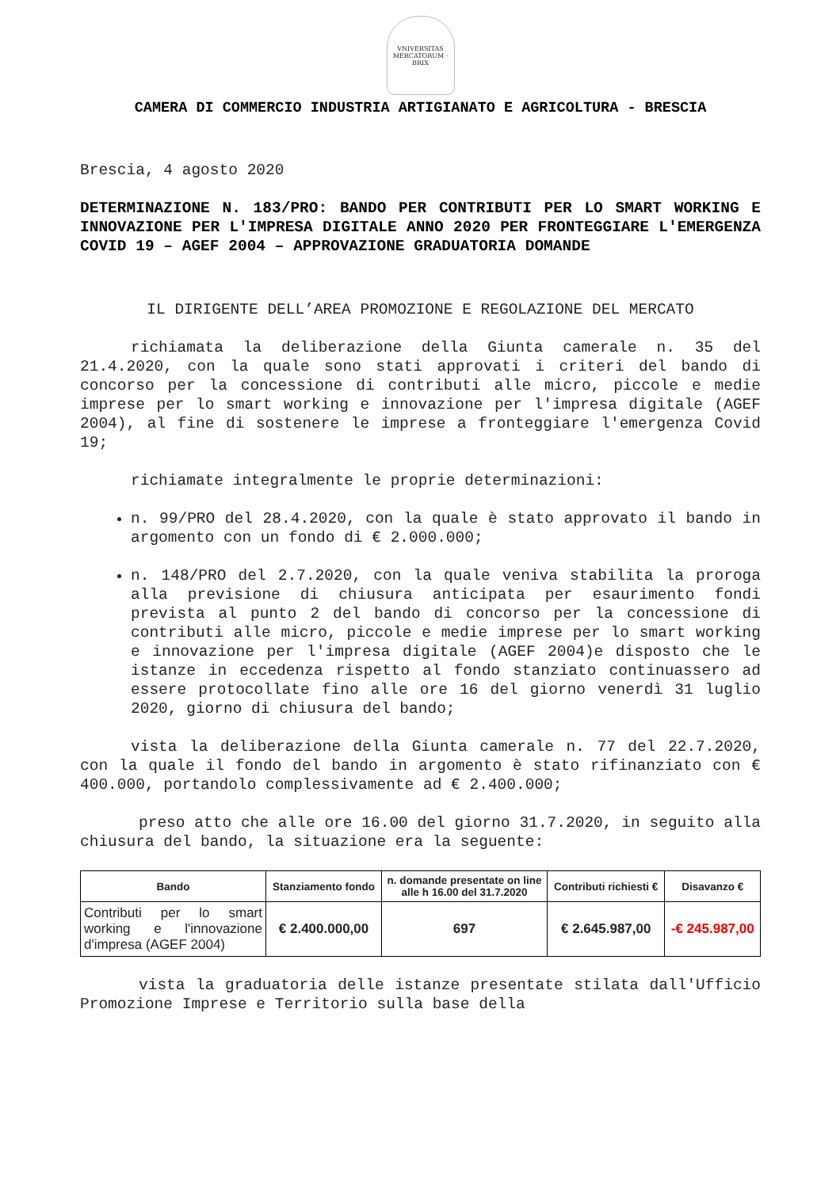VNIVERSITAS MERCATORUM · BRIX
CAMERA DI COMMERCIO INDUSTRIA ARTIGIANATO E AGRICOLTURA - BRESCIA
Brescia, 4 agosto 2020
DETERMINAZIONE N. 183/PRO: BANDO PER CONTRIBUTI PER LO SMART WORKING E INNOVAZIONE PER L'IMPRESA DIGITALE ANNO 2020 PER FRONTEGGIARE L'EMERGENZA COVID 19 – AGEF 2004 – APPROVAZIONE GRADUATORIA DOMANDE
IL DIRIGENTE DELL’AREA PROMOZIONE E REGOLAZIONE DEL MERCATO
richiamata la deliberazione della Giunta camerale n. 35 del 21.4.2020, con la quale sono stati approvati i criteri del bando di concorso per la concessione di contributi alle micro, piccole e medie imprese per lo smart working e innovazione per l'impresa digitale (AGEF 2004), al fine di sostenere le imprese a fronteggiare l'emergenza Covid 19;
richiamate integralmente le proprie determinazioni:
n. 99/PRO del 28.4.2020, con la quale è stato approvato il bando in argomento con un fondo di € 2.000.000;
n. 148/PRO del 2.7.2020, con la quale veniva stabilita la proroga alla previsione di chiusura anticipata per esaurimento fondi prevista al punto 2 del bando di concorso per la concessione di contributi alle micro, piccole e medie imprese per lo smart working e innovazione per l'impresa digitale (AGEF 2004)e disposto che le istanze in eccedenza rispetto al fondo stanziato continuassero ad essere protocollate fino alle ore 16 del giorno venerdì 31 luglio 2020, giorno di chiusura del bando;
vista la deliberazione della Giunta camerale n. 77 del 22.7.2020, con la quale il fondo del bando in argomento è stato rifinanziato con € 400.000, portandolo complessivamente ad € 2.400.000;
preso atto che alle ore 16.00 del giorno 31.7.2020, in seguito alla chiusura del bando, la situazione era la seguente:
| Bando | Stanziamento fondo | n. domande presentate on line alle h 16.00 del 31.7.2020 | Contributi richiesti € | Disavanzo € |
| --- | --- | --- | --- | --- |
| Contributi per lo smart working e l'innovazione d'impresa (AGEF 2004) | € 2.400.000,00 | 697 | € 2.645.987,00 | -€ 245.987,00 |
vista la graduatoria delle istanze presentate stilata dall'Ufficio Promozione Imprese e Territorio sulla base della